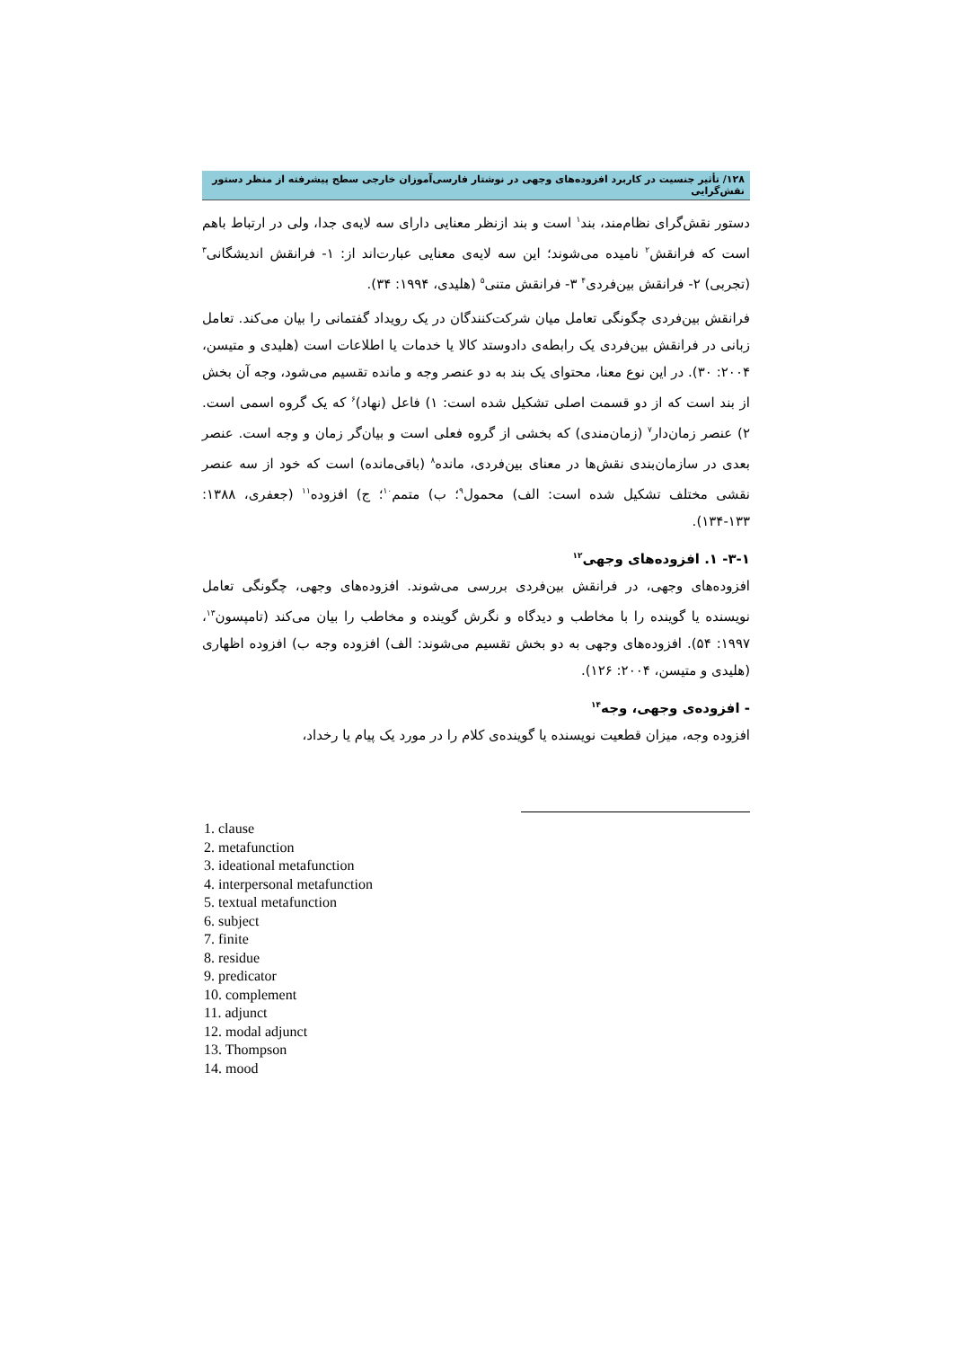۱۲۸/ تأثیر جنسیت در کاربرد افزوده‌های وجهی در نوشتار فارسی‌آموزان خارجی سطح پیشرفته از منظر دستور نقش‌گرایی
دستور نقش‌گرای نظام‌مند، بند<sup>۱</sup> است و بند ازنظر معنایی دارای سه لایه‌ی جدا، ولی در ارتباط باهم است که فرانقش<sup>۲</sup> نامیده می‌شوند؛ این سه لایه‌ی معنایی عبارت‌اند از: ۱- فرانقش اندیشگانی<sup>۳</sup> (تجربی) ۲- فرانقش بین‌فردی<sup>۴</sup> ۳- فرانقش متنی<sup>۵</sup> (هلیدی، ۱۹۹۴: ۳۴).
فرانقش بین‌فردی چگونگی تعامل میان شرکت‌کنندگان در یک رویداد گفتمانی را بیان می‌کند. تعامل زبانی در فرانقش بین‌فردی یک رابطه‌ی دادوستد کالا یا خدمات یا اطلاعات است (هلیدی و متیسن، ۲۰۰۴: ۳۰). در این نوع معنا، محتوای یک بند به دو عنصر وجه و مانده تقسیم می‌شود، وجه آن بخش از بند است که از دو قسمت اصلی تشکیل شده است: ۱) فاعل (نهاد)<sup>۶</sup> که یک گروه اسمی است. ۲) عنصر زمان‌دار<sup>۷</sup> (زمان‌مندی) که بخشی از گروه فعلی است و بیان‌گر زمان و وجه است. عنصر بعدی در سازمان‌بندی نقش‌ها در معنای بین‌فردی، مانده<sup>۸</sup> (باقی‌مانده) است که خود از سه عنصر نقشی مختلف تشکیل شده است: الف) محمول<sup>۹</sup>؛ ب) متمم<sup>۱۰</sup>؛ ج) افزوده<sup>۱۱</sup> (جعفری، ۱۳۸۸: ۱۳۳-۱۳۴).
۳-۱- ۱. افزوده‌های وجهی<sup>۱۲</sup>
افزوده‌های وجهی، در فرانقش بین‌فردی بررسی می‌شوند. افزوده‌های وجهی، چگونگی تعامل نویسنده یا گوینده را با مخاطب و دیدگاه و نگرش گوینده و مخاطب را بیان می‌کند (تامپسون<sup>۱۳</sup>، ۱۹۹۷: ۵۴). افزوده‌های وجهی به دو بخش تقسیم می‌شوند: الف) افزوده وجه ب) افزوده اظهاری (هلیدی و متیسن، ۲۰۰۴: ۱۲۶).
- افزوده‌ی وجهی، وجه<sup>۱۴</sup>
افزوده وجه، میزان قطعیت نویسنده یا گوینده‌ی کلام را در مورد یک پیام یا رخداد،
1. clause
2. metafunction
3. ideational metafunction
4. interpersonal metafunction
5. textual metafunction
6. subject
7. finite
8. residue
9. predicator
10. complement
11. adjunct
12. modal adjunct
13. Thompson
14. mood